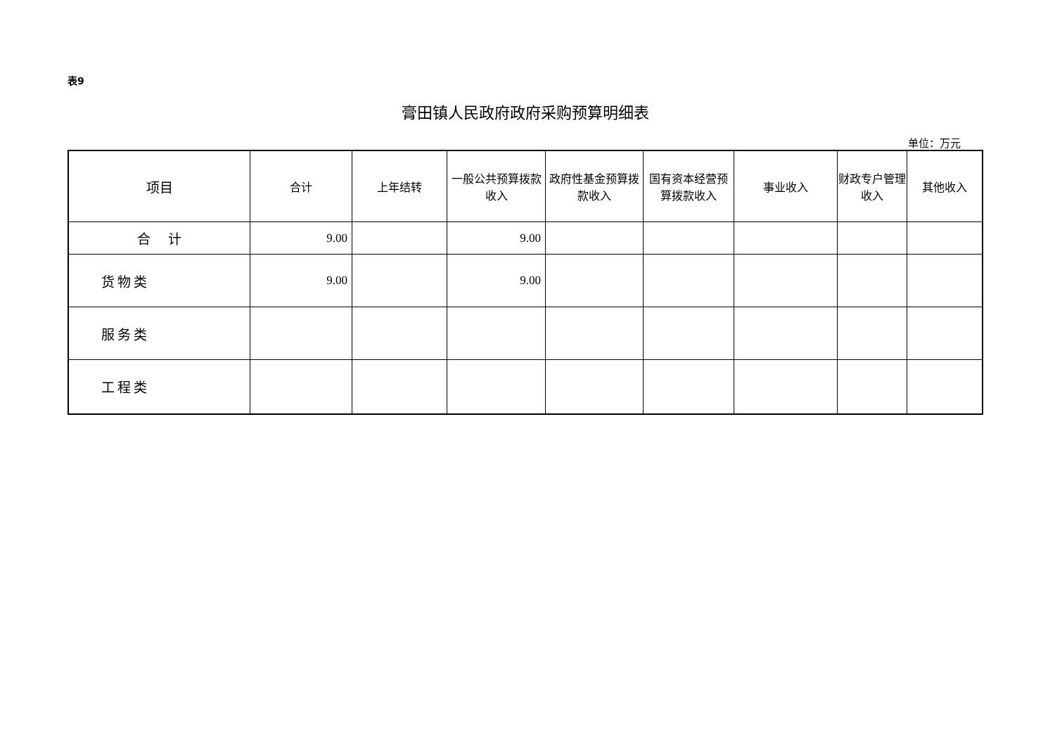表9
膏田镇人民政府政府采购预算明细表
单位：万元
| 项目 | 合计 | 上年结转 | 一般公共预算拨款收入 | 政府性基金预算拨款收入 | 国有资本经营预算拨款收入 | 事业收入 | 财政专户管理收入 | 其他收入 |
| --- | --- | --- | --- | --- | --- | --- | --- | --- |
| 合 计 | 9.00 | | 9.00 | | | | | |
| 货物类 | 9.00 | | 9.00 | | | | | |
| 服务类 | | | | | | | | |
| 工程类 | | | | | | | | |